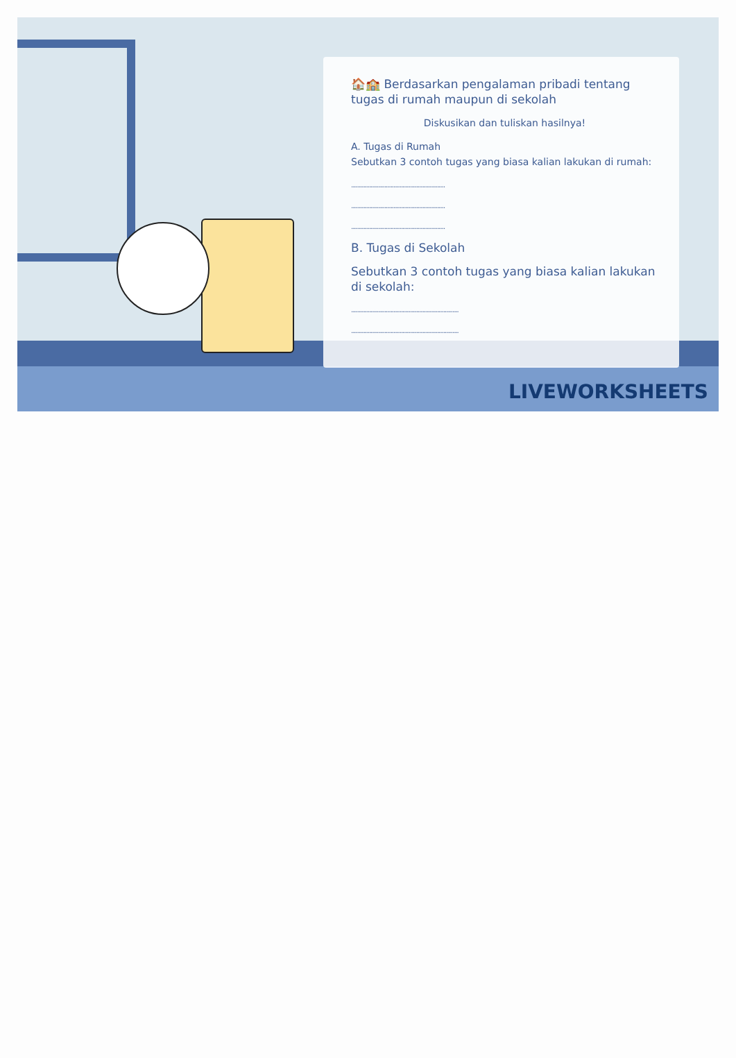🏠🏫 Berdasarkan pengalaman pribadi tentang tugas di rumah maupun di sekolah
Diskusikan dan tuliskan hasilnya!
A. Tugas di Rumah
Sebutkan 3 contoh tugas yang biasa kalian lakukan di rumah:
..............................................................
..............................................................
..............................................................
B. Tugas di Sekolah
Sebutkan 3 contoh tugas yang biasa kalian lakukan di sekolah:
.......................................................................
.......................................................................
LIVEWORKSHEETS